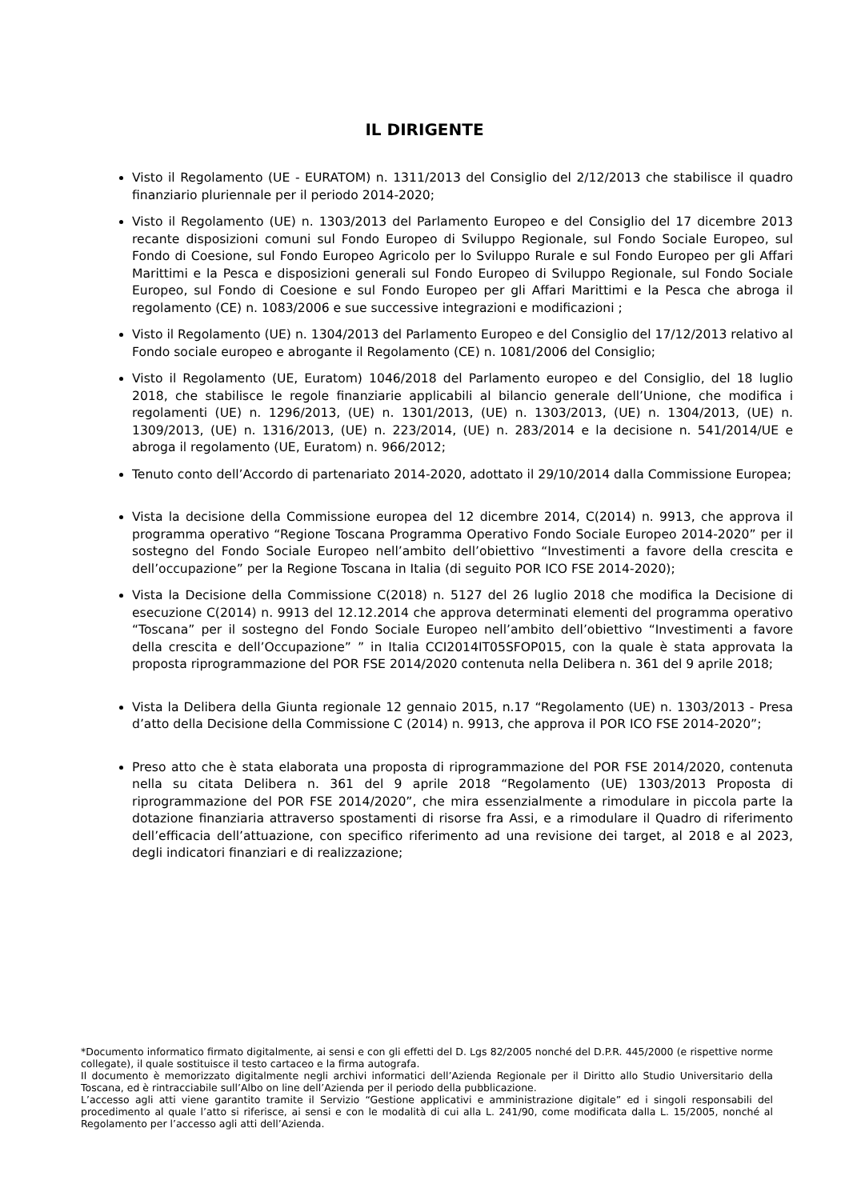IL DIRIGENTE
Visto il Regolamento (UE - EURATOM) n. 1311/2013 del Consiglio del 2/12/2013 che stabilisce il quadro finanziario pluriennale per il periodo 2014-2020;
Visto il Regolamento (UE) n. 1303/2013 del Parlamento Europeo e del Consiglio del 17 dicembre 2013 recante disposizioni comuni sul Fondo Europeo di Sviluppo Regionale, sul Fondo Sociale Europeo, sul Fondo di Coesione, sul Fondo Europeo Agricolo per lo Sviluppo Rurale e sul Fondo Europeo per gli Affari Marittimi e la Pesca e disposizioni generali sul Fondo Europeo di Sviluppo Regionale, sul Fondo Sociale Europeo, sul Fondo di Coesione e sul Fondo Europeo per gli Affari Marittimi e la Pesca che abroga il regolamento (CE) n. 1083/2006 e sue successive integrazioni e modificazioni ;
Visto il Regolamento (UE) n. 1304/2013 del Parlamento Europeo e del Consiglio del 17/12/2013 relativo al Fondo sociale europeo e abrogante il Regolamento (CE) n. 1081/2006 del Consiglio;
Visto il Regolamento (UE, Euratom) 1046/2018 del Parlamento europeo e del Consiglio, del 18 luglio 2018, che stabilisce le regole finanziarie applicabili al bilancio generale dell’Unione, che modifica i regolamenti (UE) n. 1296/2013, (UE) n. 1301/2013, (UE) n. 1303/2013, (UE) n. 1304/2013, (UE) n. 1309/2013, (UE) n. 1316/2013, (UE) n. 223/2014, (UE) n. 283/2014 e la decisione n. 541/2014/UE e abroga il regolamento (UE, Euratom) n. 966/2012;
Tenuto conto dell’Accordo di partenariato 2014-2020, adottato il 29/10/2014 dalla Commissione Europea;
Vista la decisione della Commissione europea del 12 dicembre 2014, C(2014) n. 9913, che approva il programma operativo “Regione Toscana Programma Operativo Fondo Sociale Europeo 2014-2020” per il sostegno del Fondo Sociale Europeo nell’ambito dell’obiettivo “Investimenti a favore della crescita e dell’occupazione” per la Regione Toscana in Italia (di seguito POR ICO FSE 2014-2020);
Vista la Decisione della Commissione C(2018) n. 5127 del 26 luglio 2018 che modifica la Decisione di esecuzione C(2014) n. 9913 del 12.12.2014 che approva determinati elementi del programma operativo “Toscana” per il sostegno del Fondo Sociale Europeo nell’ambito dell’obiettivo “Investimenti a favore della crescita e dell’Occupazione” ” in Italia CCI2014IT05SFOP015, con la quale è stata approvata la proposta riprogrammazione del POR FSE 2014/2020 contenuta nella Delibera n. 361 del 9 aprile 2018;
Vista la Delibera della Giunta regionale 12 gennaio 2015, n.17 “Regolamento (UE) n. 1303/2013 - Presa d’atto della Decisione della Commissione C (2014) n. 9913, che approva il POR ICO FSE 2014-2020”;
Preso atto che è stata elaborata una proposta di riprogrammazione del POR FSE 2014/2020, contenuta nella su citata Delibera n. 361 del 9 aprile 2018 “Regolamento (UE) 1303/2013 Proposta di riprogrammazione del POR FSE 2014/2020”, che mira essenzialmente a rimodulare in piccola parte la dotazione finanziaria attraverso spostamenti di risorse fra Assi, e a rimodulare il Quadro di riferimento dell’efficacia dell’attuazione, con specifico riferimento ad una revisione dei target, al 2018 e al 2023, degli indicatori finanziari e di realizzazione;
*Documento informatico firmato digitalmente, ai sensi e con gli effetti del D. Lgs 82/2005 nonché del D.P.R. 445/2000 (e rispettive norme collegate), il quale sostituisce il testo cartaceo e la firma autografa.
Il documento è memorizzato digitalmente negli archivi informatici dell’Azienda Regionale per il Diritto allo Studio Universitario della Toscana, ed è rintracciabile sull’Albo on line dell’Azienda per il periodo della pubblicazione.
L’accesso agli atti viene garantito tramite il Servizio “Gestione applicativi e amministrazione digitale” ed i singoli responsabili del procedimento al quale l’atto si riferisce, ai sensi e con le modalità di cui alla L. 241/90, come modificata dalla L. 15/2005, nonché al Regolamento per l’accesso agli atti dell’Azienda.